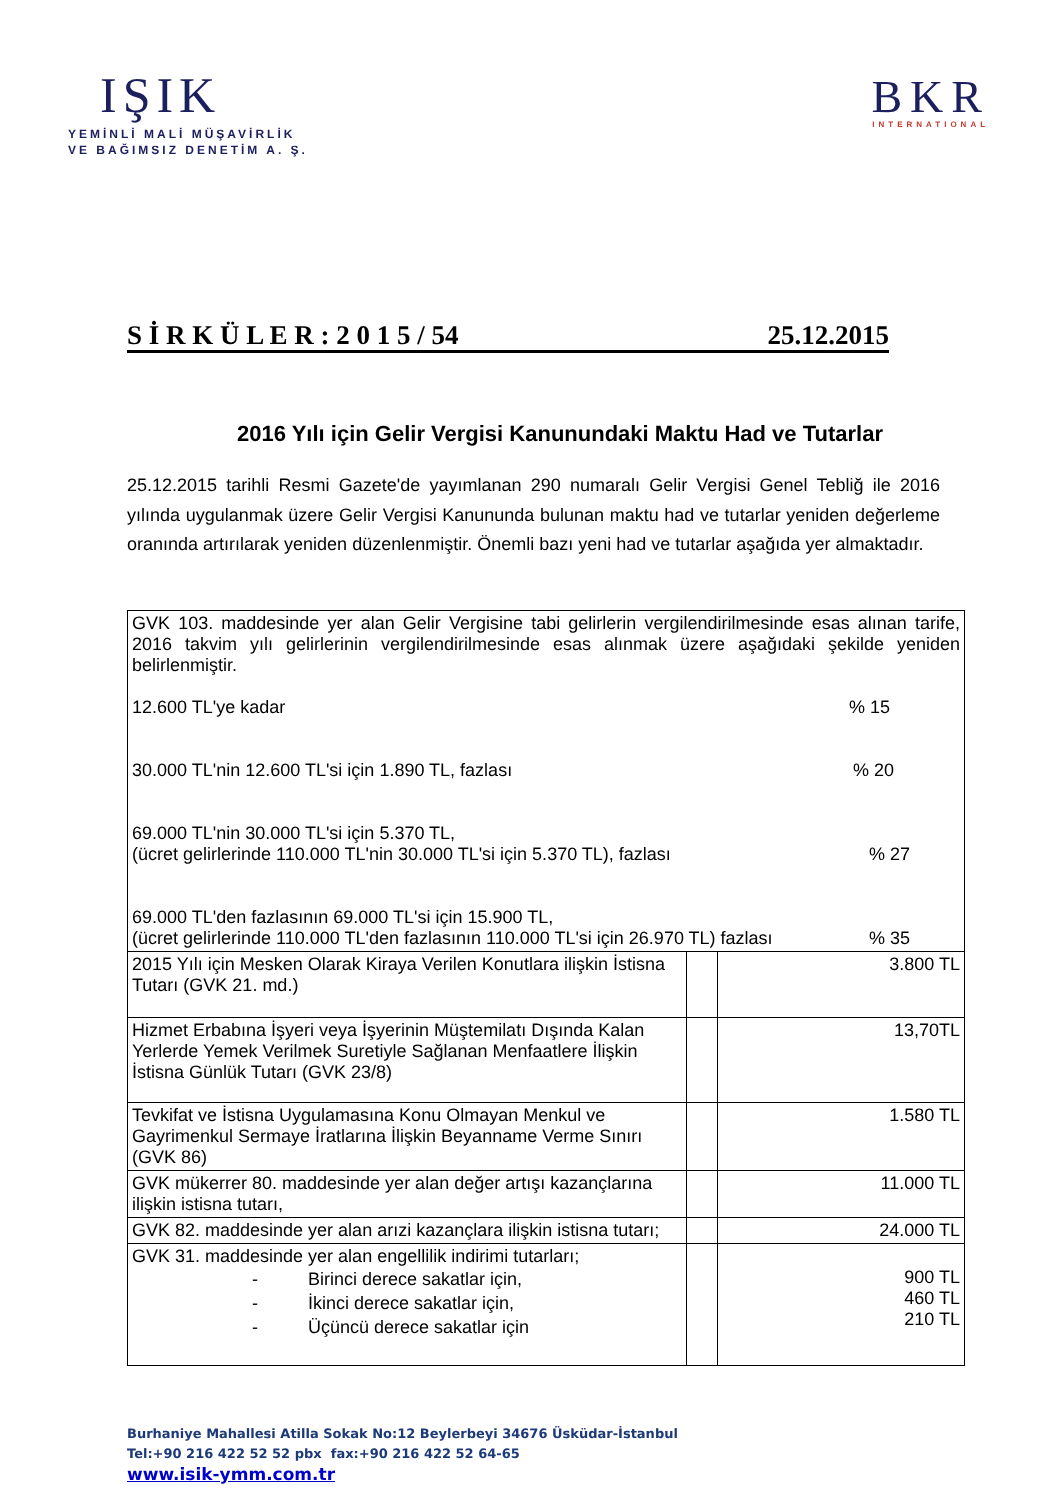IŞIK
YEMİNLİ MALİ MÜŞAVİRLİK
VE BAĞIMSIZ DENETİM A. Ş.
BKR
INTERNATIONAL
S İ R K Ü L E R : 2 0 1 5 / 54 25.12.2015
2016 Yılı için Gelir Vergisi Kanunundaki Maktu Had ve Tutarlar
25.12.2015 tarihli Resmi Gazete'de yayımlanan 290 numaralı Gelir Vergisi Genel Tebliğ ile 2016 yılında uygulanmak üzere Gelir Vergisi Kanununda bulunan maktu had ve tutarlar yeniden değerleme oranında artırılarak yeniden düzenlenmiştir. Önemli bazı yeni had ve tutarlar aşağıda yer almaktadır.
| GVK 103. maddesinde yer alan Gelir Vergisine tabi gelirlerin vergilendirilmesinde esas alınan tarife, 2016 takvim yılı gelirlerinin vergilendirilmesinde esas alınmak üzere aşağıdaki şekilde yeniden belirlenmiştir. 12.600 TL'ye kadar % 15 30.000 TL'nin 12.600 TL'si için 1.890 TL, fazlası % 20 69.000 TL'nin 30.000 TL'si için 5.370 TL, (ücret gelirlerinde 110.000 TL'nin 30.000 TL'si için 5.370 TL), fazlası % 27 69.000 TL'den fazlasının 69.000 TL'si için 15.900 TL, (ücret gelirlerinde 110.000 TL'den fazlasının 110.000 TL'si için 26.970 TL) fazlası % 35 | | |
| 2015 Yılı için Mesken Olarak Kiraya Verilen Konutlara ilişkin İstisna Tutarı (GVK 21. md.) | | 3.800 TL |
| Hizmet Erbabına İşyeri veya İşyerinin Müştemilatı Dışında Kalan Yerlerde Yemek Verilmek Suretiyle Sağlanan Menfaatlere İlişkin İstisna Günlük Tutarı (GVK 23/8) | | 13,70TL |
| Tevkifat ve İstisna Uygulamasına Konu Olmayan Menkul ve Gayrimenkul Sermaye İratlarına İlişkin Beyanname Verme Sınırı (GVK 86) | | 1.580 TL |
| GVK mükerrer 80. maddesinde yer alan değer artışı kazançlarına ilişkin istisna tutarı, | | 11.000 TL |
| GVK 82. maddesinde yer alan arızi kazançlara ilişkin istisna tutarı; | | 24.000 TL |
| GVK 31. maddesinde yer alan engellilik indirimi tutarları; - Birinci derece sakatlar için, - İkinci derece sakatlar için, - Üçüncü derece sakatlar için | | 900 TL 460 TL 210 TL |
Burhaniye Mahallesi Atilla Sokak No:12 Beylerbeyi 34676 Üsküdar-İstanbul
Tel:+90 216 422 52 52 pbx fax:+90 216 422 52 64-65
www.isik-ymm.com.tr